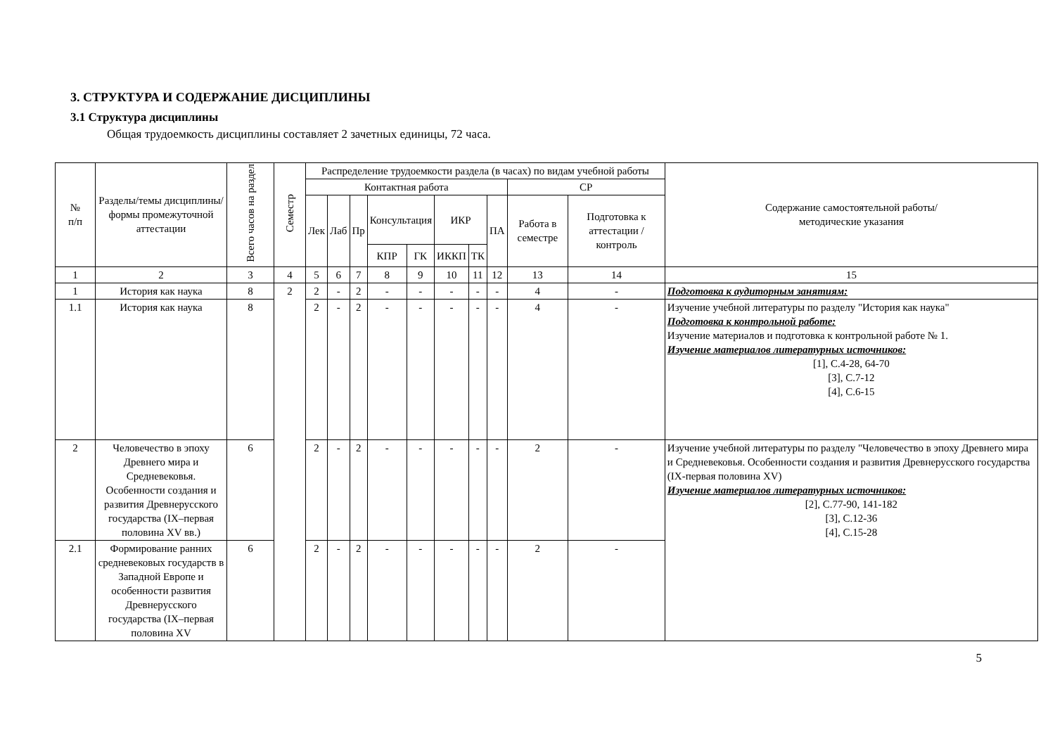3. СТРУКТУРА И СОДЕРЖАНИЕ ДИСЦИПЛИНЫ
3.1 Структура дисциплины
Общая трудоемкость дисциплины составляет 2 зачетных единицы, 72 часа.
| № п/п | Разделы/темы дисциплины/формы промежуточной аттестации | Всего часов на раздел | Семестр | Распределение трудоемкости раздела (в часах) по видам учебной работы | | | | | | | | | | Содержание самостоятельной работы/ методические указания |
| --- | --- | --- | --- | --- | --- | --- | --- | --- | --- | --- | --- | --- | --- | --- |
| | | | | Контактная работа | | | | | | | | СР | | |
| | | | | Лек | Лаб | Пр | Консультация | | ИКР | | ПА | Работа в семестре | Подготовка к аттестации /контроль | |
| | | | | | | | КПР | ГК | ИККП | ТК | | | | |
| 1 | 2 | 3 | 4 | 5 | 6 | 7 | 8 | 9 | 10 | 11 | 12 | 13 | 14 | 15 |
| 1 | История как наука | 8 | 2 | 2 | - | 2 | - | - | - | - | - | 4 | - | Подготовка к аудиторным занятиям: |
| 1.1 | История как наука | 8 | | 2 | - | 2 | - | - | - | - | - | 4 | - | Изучение учебной литературы по разделу "История как наука" Подготовка к контрольной работе: Изучение материалов и подготовка к контрольной работе № 1. Изучение материалов литературных источников: [1], С.4-28, 64-70 [3], С.7-12 [4], С.6-15 |
| 2 | Человечество в эпоху Древнего мира и Средневековья. Особенности создания и развития Древнерусского государства (IX–первая половина XV вв.) | 6 | | 2 | - | 2 | - | - | - | - | - | 2 | - | Изучение учебной литературы по разделу "Человечество в эпоху Древнего мира и Средневековья. Особенности создания и развития Древнерусского государства (IX-первая половина XV) Изучение материалов литературных источников: [2], С.77-90, 141-182 [3], С.12-36 [4], С.15-28 |
| 2.1 | Формирование ранних средневековых государств в Западной Европе и особенности развития Древнерусского государства (IX–первая половина XV | 6 | | 2 | - | 2 | - | - | - | - | - | 2 | - | |
5